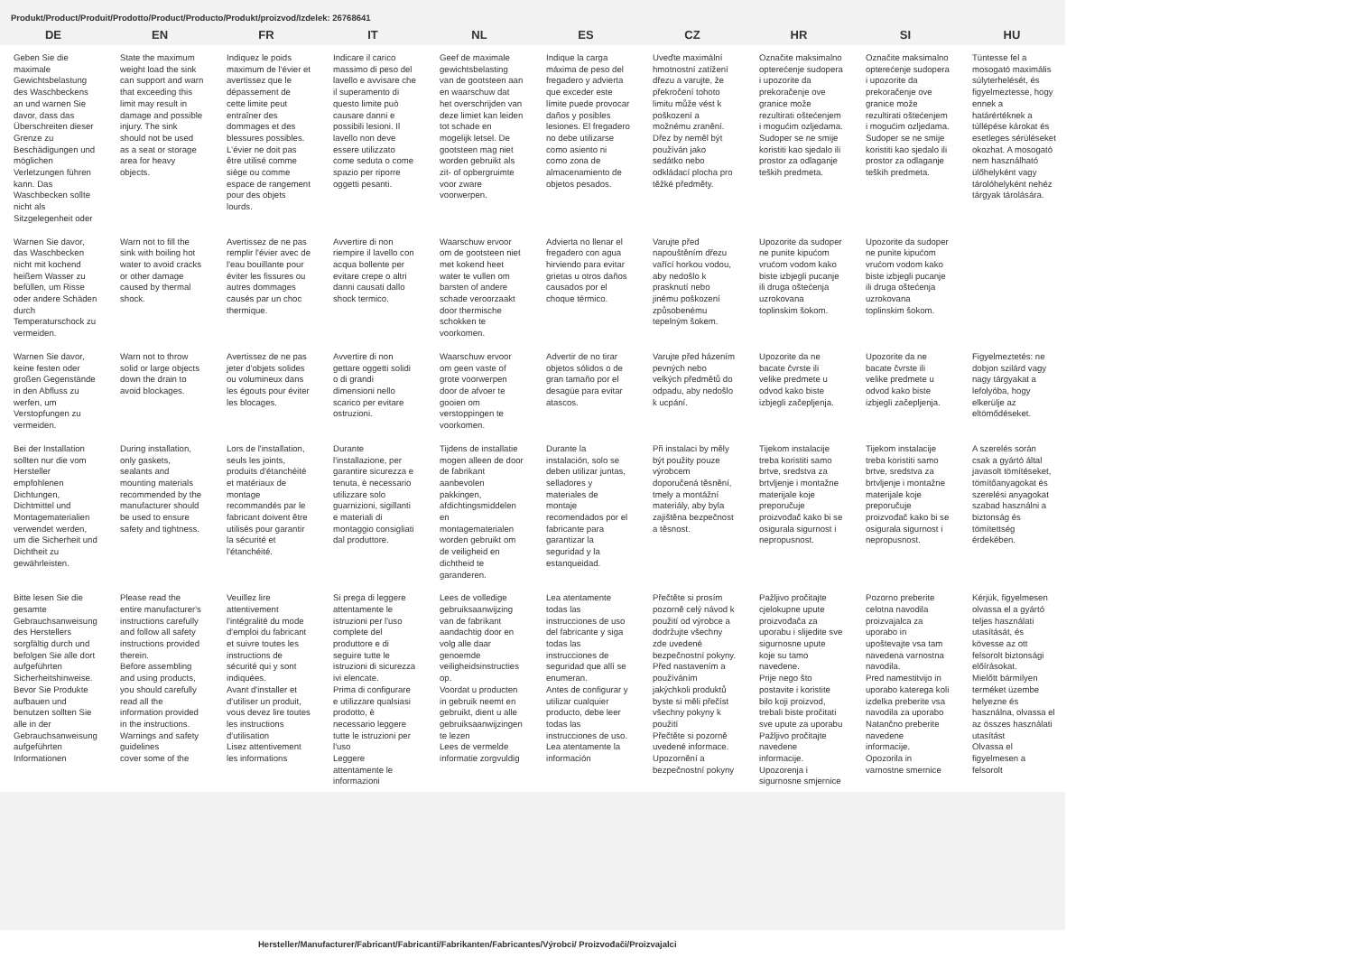Produkt/Product/Produit/Prodotto/Product/Producto/Produkt/proizvod/Izdelek: 26768641
| DE | EN | FR | IT | NL | ES | CZ | HR | SI | HU |
| --- | --- | --- | --- | --- | --- | --- | --- | --- | --- |
| Geben Sie die maximale Gewichtsbelastung des Waschbeckens an und warnen Sie davor, dass das Überschreiten dieser Grenze zu Beschädigungen und möglichen Verletzungen führen kann. Das Waschbecken sollte nicht als Sitzgelegenheit oder | State the maximum weight load the sink can support and warn that exceeding this limit may result in damage and possible injury. The sink should not be used as a seat or storage area for heavy objects. | Indiquez le poids maximum de l'évier et avertissez que le dépassement de cette limite peut entraîner des dommages et des blessures possibles. L'évier ne doit pas être utilisé comme siège ou comme espace de rangement pour des objets lourds. | Indicare il carico massimo di peso del lavello e avvisare che il superamento di questo limite può causare danni e possibili lesioni. Il lavello non deve essere utilizzato come seduta o come spazio per riporre oggetti pesanti. | Geef de maximale gewichtsbelasting van de gootsteen aan en waarschuw dat het overschrijden van deze limiet kan leiden tot schade en mogelijk letsel. De gootsteen mag niet worden gebruikt als zit- of opbergruimte voor zware voorwerpen. | Indique la carga máxima de peso del fregadero y advierta que exceder este límite puede provocar daños y posibles lesiones. El fregadero no debe utilizarse como asiento ni como zona de almacenamiento de objetos pesados. | Uveďte maximální hmotnostní zatížení dřezu a varujte, že překročení tohoto limitu může vést k poškození a možnému zranění. Dřez by neměl být používán jako sedátko nebo odkládací plocha pro těžké předměty. | Označite maksimalno opterećenje sudopera i upozorite da prekoračenje ove granice može rezultirati oštećenjem i mogućim ozljedama. Sudoper se ne smije koristiti kao sjedalo ili prostor za odlaganje teških predmeta. | Označite maksimalno opterećenje sudopera i upozorite da prekoračenje ove granice može rezultirati oštećenjem i mogućim ozljedama. Sudoper se ne smije koristiti kao sjedalo ili prostor za odlaganje teških predmeta. | Tüntesse fel a mosogató maximális súlyterhelését, és figyelmeztesse, hogy ennek a határértéknek a túllépése károkat és esetleges sérüléseket okozhat. A mosogató nem használható ülőhelyként vagy tárolóhelyként nehéz tárgyak tárolására. |
| Warnen Sie davor, das Waschbecken nicht mit kochend heißem Wasser zu befüllen, um Risse oder andere Schäden durch Temperaturschock zu vermeiden. | Warn not to fill the sink with boiling hot water to avoid cracks or other damage caused by thermal shock. | Avertissez de ne pas remplir l'évier avec de l'eau bouillante pour éviter les fissures ou autres dommages causés par un choc thermique. | Avvertire di non riempire il lavello con acqua bollente per evitare crepe o altri danni causati dallo shock termico. | Waarschuw ervoor om de gootsteen niet met kokend heet water te vullen om barsten of andere schade veroorzaakt door thermische schokken te voorkomen. | Advierta no llenar el fregadero con agua hirviendo para evitar grietas u otros daños causados por el choque térmico. | Varujte před napouštěním dřezu vařící horkou vodou, aby nedošlo k prasknutí nebo jinému poškození způsobenému tepelným šokem. | Upozorite da sudoper ne punite kipućom vrućom vodom kako biste izbjegli pucanje ili druga oštećenja uzrokovana toplinskim šokom. | Upozorite da sudoper ne punite kipućom vrućom vodom kako biste izbjegli pucanje ili druga oštećenja uzrokovana toplinskim šokom. | |
| Warnen Sie davor, keine festen oder großen Gegenstände in den Abfluss zu werfen, um Verstopfungen zu vermeiden. | Warn not to throw solid or large objects down the drain to avoid blockages. | Avertissez de ne pas jeter d'objets solides ou volumineux dans les égouts pour éviter les blocages. | Avvertire di non gettare oggetti solidi o di grandi dimensioni nello scarico per evitare ostruzioni. | Waarschuw ervoor om geen vaste of grote voorwerpen door de afvoer te gooien om verstoppingen te voorkomen. | Advertir de no tirar objetos sólidos o de gran tamaño por el desagüe para evitar atascos. | Varujte před házením pevných nebo velkých předmětů do odpadu, aby nedošlo k ucpání. | Upozorite da ne bacate čvrste ili velike predmete u odvod kako biste izbjegli začepljenja. | Upozorite da ne bacate čvrste ili velike predmete u odvod kako biste izbjegli začepljenja. | Figyelmeztetés: ne dobjon szilárd vagy nagy tárgyakat a lefolyóba, hogy elkerülje az eltömődéseket. |
| Bei der Installation sollten nur die vom Hersteller empfohlenen Dichtungen, Dichtmittel und Montagematerialien verwendet werden, um die Sicherheit und Dichtheit zu gewährleisten. | During installation, only gaskets, sealants and mounting materials recommended by the manufacturer should be used to ensure safety and tightness. | Lors de l'installation, seuls les joints, produits d'étanchéité et matériaux de montage recommandés par le fabricant doivent être utilisés pour garantir la sécurité et l'étanchéité. | Durante l'installazione, per garantire sicurezza e tenuta, è necessario utilizzare solo guarnizioni, sigillanti e materiali di montaggio consigliati dal produttore. | Tijdens de installatie mogen alleen de door de fabrikant aanbevolen pakkingen, afdichtingsmiddelen en montagematerialen worden gebruikt om de veiligheid en dichtheid te garanderen. | Durante la instalación, solo se deben utilizar juntas, selladores y materiales de montaje recomendados por el fabricante para garantizar la seguridad y la estanqueidad. | Při instalaci by měly být použity pouze výrobcem doporučená těsnění, tmely a montážní materiály, aby byla zajištěna bezpečnost a těsnost. | Tijekom instalacije treba koristiti samo brtve, sredstva za brtvljenje i montažne materijale koje preporučuje proizvođač kako bi se osigurala sigurnost i nepropusnost. | Tijekom instalacije treba koristiti samo brtve, sredstva za brtvljenje i montažne materijale koje preporučuje proizvođač kako bi se osigurala sigurnost i nepropusnost. | A szerelés során csak a gyártó által javasolt tömítéseket, tömítőanyagokat és szerelési anyagokat szabad használni a biztonság és tömítettség érdekében. |
| Bitte lesen Sie die gesamte Gebrauchsanweisung des Herstellers sorgfältig durch und befolgen Sie alle dort aufgeführten Sicherheitshinweise. Bevor Sie Produkte aufbauen und benutzen sollten Sie alle in der Gebrauchsanweisung aufgeführten Informationen | Please read the entire manufacturer's instructions carefully and follow all safety instructions provided therein. Before assembling and using products, you should carefully read all the information provided in the instructions. Warnings and safety guidelines cover some of the | Veuillez lire attentivement l'intégralité du mode d'emploi du fabricant et suivre toutes les instructions de sécurité qui y sont indiquées. Avant d'installer et d'utiliser un produit, vous devez lire toutes les instructions d'utilisation Lisez attentivement les informations | Si prega di leggere attentamente le istruzioni per l'uso complete del produttore e di seguire tutte le istruzioni di sicurezza ivi elencate. Prima di configurare e utilizzare qualsiasi prodotto, è necessario leggere tutte le istruzioni per l'uso Leggere attentamente le informazioni | Lees de volledige gebruiksaanwijzing van de fabrikant aandachtig door en volg alle daar genoemde veiligheidsinstructies op. Voordat u producten in gebruik neemt en gebruikt, dient u alle gebruiksaanwijzingen te lezen Lees de vermelde informatie zorgvuldig | Lea atentamente todas las instrucciones de uso del fabricante y siga todas las instrucciones de seguridad que allí se enumeran. Antes de configurar y utilizar cualquier producto, debe leer todas las instrucciones de uso. Lea atentamente la información | Přečtěte si prosím pozorně celý návod k použití od výrobce a dodržujte všechny zde uvedené bezpečnostní pokyny. Před nastavením a používáním jakýchkoli produktů byste si měli přečíst všechny pokyny k použití Přečtěte si pozorně uvedené informace. Upozornění a bezpečnostní pokyny | Pažljivo pročitajte cjelokupne upute proizvođača za uporabu i slijedite sve sigurnosne upute koje su tamo navedene. Prije nego što postavite i koristite bilo koji proizvod, trebali biste pročitati sve upute za uporabu Pažljivo pročitajte navedene informacije. Upozorenja i sigurnosne smjernice | Pozorno preberite celotna navodila proizvajalca za uporabo in upoštevajte vsa tam navedena varnostna navodila. Pred namestitvijo in uporabo katerega koli izdelka preberite vsa navodila za uporabo Natančno preberite navedene informacije. Opozorila in varnostne smernice | Kérjük, figyelmesen olvassa el a gyártó teljes használati utasítását, és kövesse az ott felsorolt biztonsági előírásokat. Mielőtt bármilyen terméket üzembe helyezne és használna, olvassa el az összes használati utasítást Olvassa el figyelmesen a felsorolt |
Hersteller/Manufacturer/Fabricant/Fabricanti/Fabrikanten/Fabricantes/Výrobci/ Proizvođači/Proizvajalci